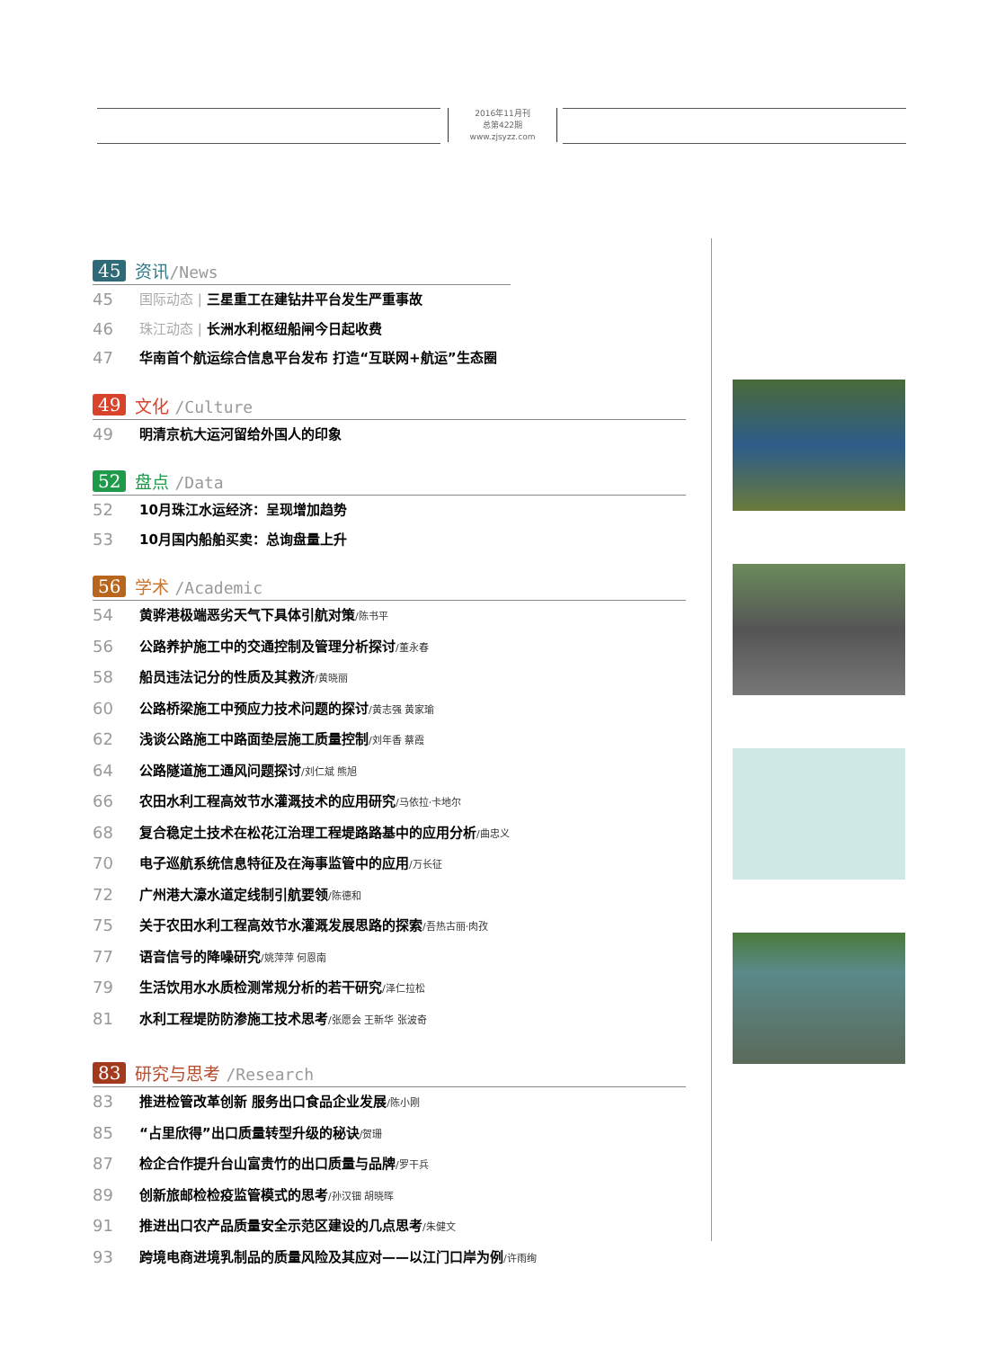2016年11月刊
总第422期
www.zjsyzz.com
45 资讯/News
45 国际动态 | 三星重工在建钻井平台发生严重事故
46 珠江动态 | 长洲水利枢纽船闸今日起收费
47 华南首个航运综合信息平台发布 打造“互联网+航运”生态圈
49 文化 /Culture
49 明清京杭大运河留给外国人的印象
52 盘点 /Data
52 10月珠江水运经济：呈现增加趋势
53 10月国内船舶买卖：总询盘量上升
56 学术 /Academic
54 黄骅港极端恶劣天气下具体引航对策/陈书平
56 公路养护施工中的交通控制及管理分析探讨/董永春
58 船员违法记分的性质及其救济/黄晓丽
60 公路桥梁施工中预应力技术问题的探讨/黄志强 黄家瑜
62 浅谈公路施工中路面垫层施工质量控制/刘年香 蔡霞
64 公路隧道施工通风问题探讨/刘仁斌 熊旭
66 农田水利工程高效节水灌溉技术的应用研究/马依拉·卡地尔
68 复合稳定土技术在松花江治理工程堤路路基中的应用分析/曲忠义
70 电子巡航系统信息特征及在海事监管中的应用/万长征
72 广州港大濠水道定线制引航要领/陈德和
75 关于农田水利工程高效节水灌溉发展思路的探索/吾热古丽·肉孜
77 语音信号的降噪研究/姚萍萍 何恩南
79 生活饮用水水质检测常规分析的若干研究/泽仁拉松
81 水利工程堤防防渗施工技术思考/张愿会 王新华 张波奇
83 研究与思考 /Research
83 推进检管改革创新 服务出口食品企业发展/陈小刚
85 “占里欣得”出口质量转型升级的秘诀/贺珊
87 检企合作提升台山富贵竹的出口质量与品牌/罗干兵
89 创新旅邮检检疫监管模式的思考/孙汉钿 胡晓晖
91 推进出口农产品质量安全示范区建设的几点思考/朱健文
93 跨境电商进境乳制品的质量风险及其应对——以江门口岸为例/许雨绚